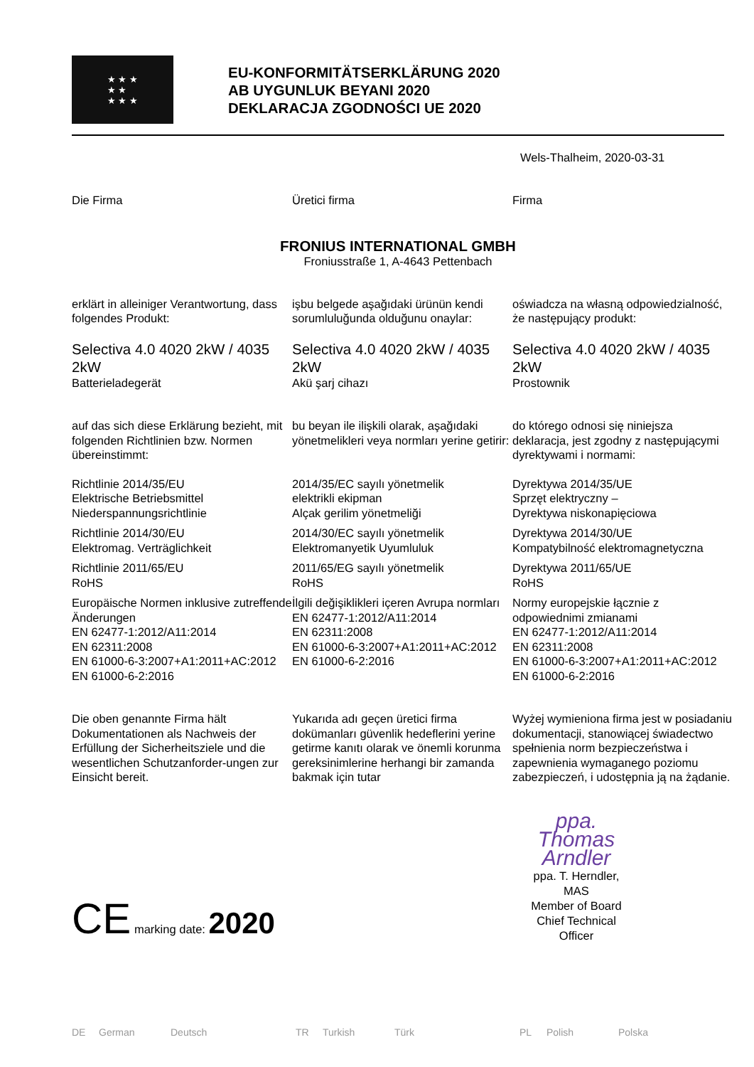★ ★ ★
★ ★
★ ★ ★
EU-KONFORMITÄTSERKLÄRUNG 2020
AB UYGUNLUK BEYANI 2020
DEKLARACJA ZGODNOŚCI UE 2020
Wels-Thalheim, 2020-03-31
Die Firma Üretici firma Firma
FRONIUS INTERNATIONAL GMBH
Froniusstraße 1, A-4643 Pettenbach
erklärt in alleiniger Verantwortung, dass folgendes Produkt:
işbu belgede aşağıdaki ürünün kendi sorumluluğunda olduğunu onaylar:
oświadcza na własną odpowiedzialność, że następujący produkt:
Selectiva 4.0 4020 2kW / 4035 2kW
Batterieladegerät
Selectiva 4.0 4020 2kW / 4035 2kW
Akü şarj cihazı
Selectiva 4.0 4020 2kW / 4035 2kW
Prostownik
auf das sich diese Erklärung bezieht, mit folgenden Richtlinien bzw. Normen übereinstimmt:
bu beyan ile ilişkili olarak, aşağıdaki yönetmelikleri veya normları yerine getirir:
do którego odnosi się niniejsza deklaracja, jest zgodny z następującymi dyrektywami i normami:
Richtlinie 2014/35/EU
Elektrische Betriebsmittel Niederspannungsrichtlinie
2014/35/EC sayılı yönetmelik
elektrikli ekipman
Alçak gerilim yönetmeliği
Dyrektywa 2014/35/UE
Sprzęt elektryczny –
Dyrektywa niskonapięciowa
Richtlinie 2014/30/EU
Elektromag. Verträglichkeit
2014/30/EC sayılı yönetmelik
Elektromanyetik Uyumluluk
Dyrektywa 2014/30/UE
Kompatybilność elektromagnetyczna
Richtlinie 2011/65/EU
RoHS
2011/65/EG sayılı yönetmelik
RoHS
Dyrektywa 2011/65/UE
RoHS
Europäische Normen inklusive zutreffende Änderungen
EN 62477-1:2012/A11:2014
EN 62311:2008
EN 61000-6-3:2007+A1:2011+AC:2012
EN 61000-6-2:2016
İlgili değişiklikleri içeren Avrupa normları
EN 62477-1:2012/A11:2014
EN 62311:2008
EN 61000-6-3:2007+A1:2011+AC:2012
EN 61000-6-2:2016
Normy europejskie łącznie z odpowiednimi zmianami
EN 62477-1:2012/A11:2014
EN 62311:2008
EN 61000-6-3:2007+A1:2011+AC:2012
EN 61000-6-2:2016
Die oben genannte Firma hält Dokumentationen als Nachweis der Erfüllung der Sicherheitsziele und die wesentlichen Schutzanforder-ungen zur Einsicht bereit.
Yukarıda adı geçen üretici firma dokümanları güvenlik hedeflerini yerine getirme kanıtı olarak ve önemli korunma gereksinimlerine herhangi bir zamanda bakmak için tutar
Wyżej wymieniona firma jest w posiadaniu dokumentacji, stanowiącej świadectwo spełnienia norm bezpieczeństwa i zapewnienia wymaganego poziomu zabezpieczeń, i udostępnia ją na żądanie.
CE marking date: 2020
ppa. Thomas Arndler
ppa. T. Herndler, MAS
Member of Board
Chief Technical Officer
DE German Deutsch TR Turkish Türk PL Polish Polska